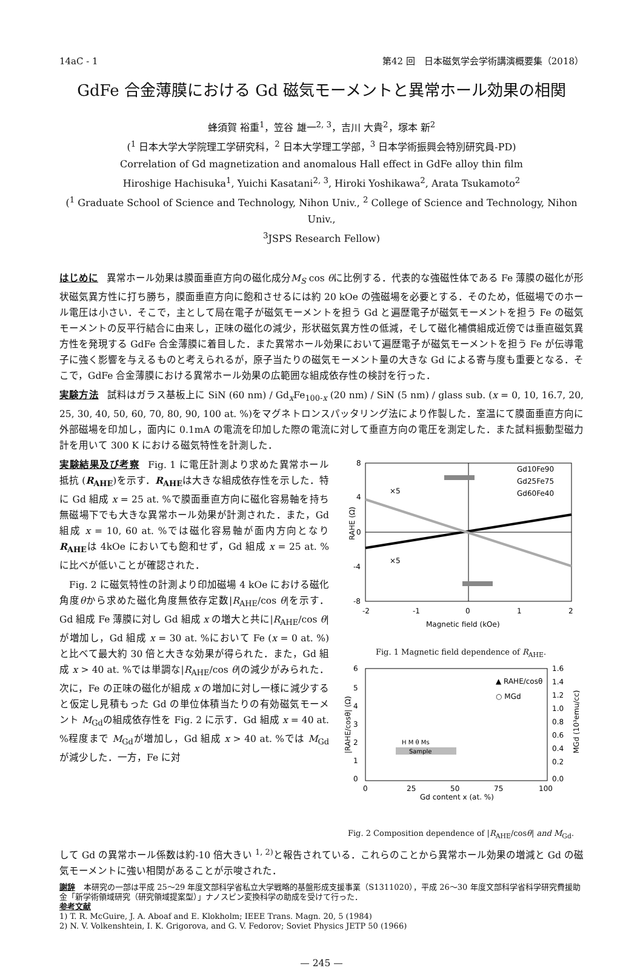14aC - 1 第42 回　日本磁気学会学術講演概要集（2018）
GdFe 合金薄膜における Gd 磁気モーメントと異常ホール効果の相関
蜂須賀 裕重<sup>1</sup>，笠谷 雄一<sup>2, 3</sup>，吉川 大貴<sup>2</sup>，塚本 新<sup>2</sup>
(<sup>1</sup> 日本大学大学院理工学研究科，<sup>2</sup> 日本大学理工学部，<sup>3</sup> 日本学術振興会特別研究員-PD)
Correlation of Gd magnetization and anomalous Hall effect in GdFe alloy thin film
Hiroshige Hachisuka<sup>1</sup>, Yuichi Kasatani<sup>2, 3</sup>, Hiroki Yoshikawa<sup>2</sup>, Arata Tsukamoto<sup>2</sup>
(<sup>1</sup> Graduate School of Science and Technology, Nihon Univ., <sup>2</sup> College of Science and Technology, Nihon Univ.,
<sup>3</sup> JSPS Research Fellow)
はじめに 異常ホール効果は膜面垂直方向の磁化成分M<sub>S</sub> cos θに比例する．代表的な強磁性体である Fe 薄膜の磁化が形状磁気異方性に打ち勝ち，膜面垂直方向に飽和させるには約 20 kOe の強磁場を必要とする．そのため，低磁場でのホール電圧は小さい．そこで，主として局在電子が磁気モーメントを担う Gd と遍歴電子が磁気モーメントを担う Fe の磁気モーメントの反平行結合に由来し，正味の磁化の減少，形状磁気異方性の低減，そして磁化補償組成近傍では垂直磁気異方性を発現する GdFe 合金薄膜に着目した．また異常ホール効果において遍歴電子が磁気モーメントを担う Fe が伝導電子に強く影響を与えるものと考えられるが，原子当たりの磁気モーメント量の大きな Gd による寄与度も重要となる．そこで，GdFe 合金薄膜における異常ホール効果の広範囲な組成依存性の検討を行った．
実験方法 試料はガラス基板上に SiN (60 nm) / Gd<sub>x</sub>Fe<sub>100-x</sub> (20 nm) / SiN (5 nm) / glass sub. (x = 0, 10, 16.7, 20, 25, 30, 40, 50, 60, 70, 80, 90, 100 at. %)をマグネトロンスパッタリング法により作製した．室温にて膜面垂直方向に外部磁場を印加し，面内に 0.1mA の電流を印加した際の電流に対して垂直方向の電圧を測定した．また試料振動型磁力計を用いて 300 K における磁気特性を計測した．
実験結果及び考察 Fig. 1 に電圧計測より求めた異常ホール抵抗 (R<sub>AHE</sub>)を示す．R<sub>AHE</sub>は大きな組成依存性を示した．特に Gd 組成 x = 25 at. %で膜面垂直方向に磁化容易軸を持ち無磁場下でも大きな異常ホール効果が計測された．また，Gd 組成 x = 10, 60 at. %では磁化容易軸が面内方向となりR<sub>AHE</sub>は 4kOe においても飽和せず，Gd 組成 x = 25 at. %に比べが低いことが確認された．
　Fig. 2 に磁気特性の計測より印加磁場 4 kOe における磁化角度θから求めた磁化角度無依存定数|R<sub>AHE</sub>/cos θ|を示す．Gd 組成 Fe 薄膜に対し Gd 組成 x の増大と共に|R<sub>AHE</sub>/cos θ|が増加し，Gd 組成 x = 30 at. %において Fe (x = 0 at. %)と比べて最大約 30 倍と大きな効果が得られた．また，Gd 組成 x > 40 at. %では単調な|R<sub>AHE</sub>/cos θ|の減少がみられた．次に，Fe の正味の磁化が組成 x の増加に対し一様に減少すると仮定し見積もった Gd の単位体積当たりの有効磁気モーメント M<sub>Gd</sub>の組成依存性を Fig. 2 に示す．Gd 組成 x = 40 at. %程度まで M<sub>Gd</sub>が増加し，Gd 組成 x > 40 at. %では M<sub>Gd</sub>が減少した．一方，Fe に対
8
4
0
-4
-8
-2
-1
0
1
2
Magnetic field (kOe)
RAHE (Ω)
×5
×5
Gd10Fe90
Gd25Fe75
Gd60Fe40
Fig. 1 Magnetic field dependence of R<sub>AHE</sub>.
6
5
4
3
2
1
0
1.6
1.4
1.2
1.0
0.8
0.6
0.4
0.2
0.0
0
25
50
75
100
Gd content x (at. %)
▲ RAHE/cosθ
○ MGd
H M θ Ms
Sample
|RAHE/cosθ| (Ω)
MGd (10³emu/cc)
Fig. 2 Composition dependence of |R<sub>AHE</sub>/cosθ| and M<sub>Gd</sub>.
して Gd の異常ホール係数は約-10 倍大きい <sup>1, 2)</sup>と報告されている．これらのことから異常ホール効果の増減と Gd の磁気モーメントに強い相関があることが示唆された．
謝辞 本研究の一部は平成 25～29 年度文部科学省私立大学戦略的基盤形成支援事業（S1311020），平成 26～30 年度文部科学省科学研究費援助金「新学術領域研究（研究領域提案型）」ナノスピン変換科学の助成を受けて行った．
参考文献
1) T. R. McGuire, J. A. Aboaf and E. Klokholm; IEEE Trans. Magn. 20, 5 (1984)
2) N. V. Volkenshtein, I. K. Grigorova, and G. V. Fedorov; Soviet Physics JETP 50 (1966)
— 245 —